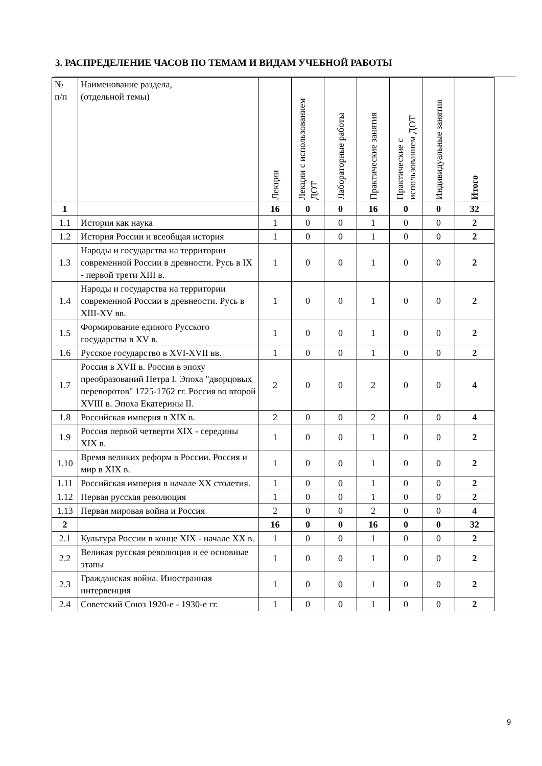3. РАСПРЕДЕЛЕНИЕ ЧАСОВ ПО ТЕМАМ И ВИДАМ УЧЕБНОЙ РАБОТЫ
| № п/п | Наименование раздела, (отдельной темы) | Лекции | Лекции с использованием ДОТ | Лабораторные работы | Практические занятия | Практические с использованием ДОТ | Индивидуальные занятия | Итого |
| --- | --- | --- | --- | --- | --- | --- | --- | --- |
| 1 | | 16 | 0 | 0 | 16 | 0 | 0 | 32 |
| 1.1 | История как наука | 1 | 0 | 0 | 1 | 0 | 0 | 2 |
| 1.2 | История России и всеобщая история | 1 | 0 | 0 | 1 | 0 | 0 | 2 |
| 1.3 | Народы и государства на территории современной России в древности. Русь в IX - первой трети XIII в. | 1 | 0 | 0 | 1 | 0 | 0 | 2 |
| 1.4 | Народы и государства на территории современной России в древнеости. Русь в XIII-XV вв. | 1 | 0 | 0 | 1 | 0 | 0 | 2 |
| 1.5 | Формирование единого Русского государства в XV в. | 1 | 0 | 0 | 1 | 0 | 0 | 2 |
| 1.6 | Русское государство в XVI-XVII вв. | 1 | 0 | 0 | 1 | 0 | 0 | 2 |
| 1.7 | Россия в XVII в. Россия в эпоху преобразований Петра I. Эпоха "дворцовых переворотов" 1725-1762 гг. Россия во второй XVIII в. Эпоха Екатерины II. | 2 | 0 | 0 | 2 | 0 | 0 | 4 |
| 1.8 | Российская империя в XIX в. | 2 | 0 | 0 | 2 | 0 | 0 | 4 |
| 1.9 | Россия первой четверти XIX - середины XIX в. | 1 | 0 | 0 | 1 | 0 | 0 | 2 |
| 1.10 | Время великих реформ в России. Россия и мир в XIX в. | 1 | 0 | 0 | 1 | 0 | 0 | 2 |
| 1.11 | Российская империя в начале XX столетия. | 1 | 0 | 0 | 1 | 0 | 0 | 2 |
| 1.12 | Первая русская революция | 1 | 0 | 0 | 1 | 0 | 0 | 2 |
| 1.13 | Первая мировая война и Россия | 2 | 0 | 0 | 2 | 0 | 0 | 4 |
| 2 | | 16 | 0 | 0 | 16 | 0 | 0 | 32 |
| 2.1 | Культура России в конце XIX - начале XX в. | 1 | 0 | 0 | 1 | 0 | 0 | 2 |
| 2.2 | Великая русская революция и ее основные этапы | 1 | 0 | 0 | 1 | 0 | 0 | 2 |
| 2.3 | Гражданская война. Иностранная интервенция | 1 | 0 | 0 | 1 | 0 | 0 | 2 |
| 2.4 | Советский Союз 1920-е - 1930-е гг. | 1 | 0 | 0 | 1 | 0 | 0 | 2 |
9